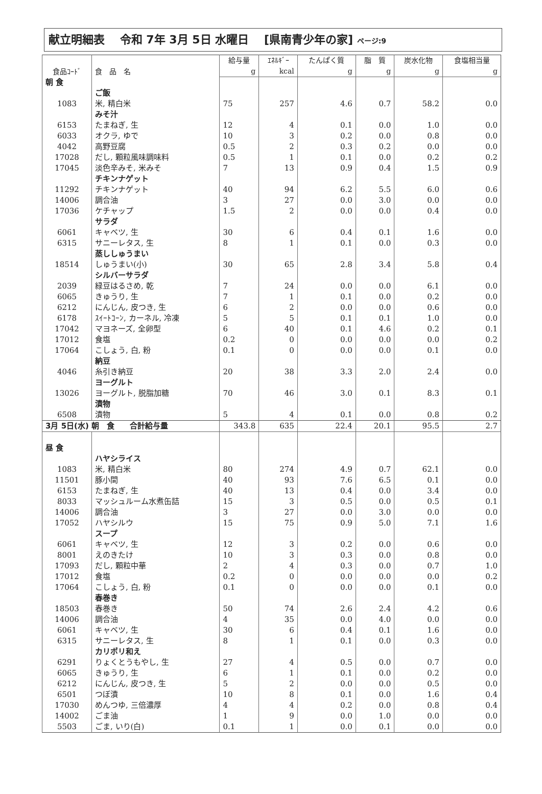献立明細表　 令和 7年 3月 5日 水曜日　 [県南青少年の家] ページ:9
| 食品ｺｰﾄﾞ | 食 品 名 | 給与量 | ｴﾈﾙｷﾞｰ | たんぱく質 | 脂 質 | 炭水化物 | 食塩相当量 |
| --- | --- | --- | --- | --- | --- | --- | --- |
| | | g | kcal | g | g | g | g |
| 朝 食 | | | | | | | |
| | ご飯 | | | | | | |
| 1083 | 米, 精白米 | 75 | 257 | 4.6 | 0.7 | 58.2 | 0.0 |
| | みそ汁 | | | | | | |
| 6153 | たまねぎ, 生 | 12 | 4 | 0.1 | 0.0 | 1.0 | 0.0 |
| 6033 | オクラ, ゆで | 10 | 3 | 0.2 | 0.0 | 0.8 | 0.0 |
| 4042 | 高野豆腐 | 0.5 | 2 | 0.3 | 0.2 | 0.0 | 0.0 |
| 17028 | だし, 顆粒風味調味料 | 0.5 | 1 | 0.1 | 0.0 | 0.2 | 0.2 |
| 17045 | 淡色辛みそ, 米みそ | 7 | 13 | 0.9 | 0.4 | 1.5 | 0.9 |
| | チキンナゲット | | | | | | |
| 11292 | チキンナゲット | 40 | 94 | 6.2 | 5.5 | 6.0 | 0.6 |
| 14006 | 調合油 | 3 | 27 | 0.0 | 3.0 | 0.0 | 0.0 |
| 17036 | ケチャップ | 1.5 | 2 | 0.0 | 0.0 | 0.4 | 0.0 |
| | サラダ | | | | | | |
| 6061 | キャベツ, 生 | 30 | 6 | 0.4 | 0.1 | 1.6 | 0.0 |
| 6315 | サニーレタス, 生 | 8 | 1 | 0.1 | 0.0 | 0.3 | 0.0 |
| | 蒸ししゅうまい | | | | | | |
| 18514 | しゅうまい(小) | 30 | 65 | 2.8 | 3.4 | 5.8 | 0.4 |
| | シルバーサラダ | | | | | | |
| 2039 | 緑豆はるさめ, 乾 | 7 | 24 | 0.0 | 0.0 | 6.1 | 0.0 |
| 6065 | きゅうり, 生 | 7 | 1 | 0.1 | 0.0 | 0.2 | 0.0 |
| 6212 | にんじん, 皮つき, 生 | 6 | 2 | 0.0 | 0.0 | 0.6 | 0.0 |
| 6178 | ｽｲｰﾄｺｰﾝ, カーネル, 冷凍 | 5 | 5 | 0.1 | 0.1 | 1.0 | 0.0 |
| 17042 | マヨネーズ, 全卵型 | 6 | 40 | 0.1 | 4.6 | 0.2 | 0.1 |
| 17012 | 食塩 | 0.2 | 0 | 0.0 | 0.0 | 0.0 | 0.2 |
| 17064 | こしょう, 白, 粉 | 0.1 | 0 | 0.0 | 0.0 | 0.1 | 0.0 |
| | 納豆 | | | | | | |
| 4046 | 糸引き納豆 | 20 | 38 | 3.3 | 2.0 | 2.4 | 0.0 |
| | ヨーグルト | | | | | | |
| 13026 | ヨーグルト, 脱脂加糖 | 70 | 46 | 3.0 | 0.1 | 8.3 | 0.1 |
| | 漬物 | | | | | | |
| 6508 | 漬物 | 5 | 4 | 0.1 | 0.0 | 0.8 | 0.2 |
| 3月 5日(水) 朝 食 合計給与量 | | 343.8 | 635 | 22.4 | 20.1 | 95.5 | 2.7 |
| 昼 食 | | | | | | | |
| | ハヤシライス | | | | | | |
| 1083 | 米, 精白米 | 80 | 274 | 4.9 | 0.7 | 62.1 | 0.0 |
| 11501 | 豚小間 | 40 | 93 | 7.6 | 6.5 | 0.1 | 0.0 |
| 6153 | たまねぎ, 生 | 40 | 13 | 0.4 | 0.0 | 3.4 | 0.0 |
| 8033 | マッシュルーム水煮缶詰 | 15 | 3 | 0.5 | 0.0 | 0.5 | 0.1 |
| 14006 | 調合油 | 3 | 27 | 0.0 | 3.0 | 0.0 | 0.0 |
| 17052 | ハヤシルウ | 15 | 75 | 0.9 | 5.0 | 7.1 | 1.6 |
| | スープ | | | | | | |
| 6061 | キャベツ, 生 | 12 | 3 | 0.2 | 0.0 | 0.6 | 0.0 |
| 8001 | えのきたけ | 10 | 3 | 0.3 | 0.0 | 0.8 | 0.0 |
| 17093 | だし, 顆粒中華 | 2 | 4 | 0.3 | 0.0 | 0.7 | 1.0 |
| 17012 | 食塩 | 0.2 | 0 | 0.0 | 0.0 | 0.0 | 0.2 |
| 17064 | こしょう, 白, 粉 | 0.1 | 0 | 0.0 | 0.0 | 0.1 | 0.0 |
| | 春巻き | | | | | | |
| 18503 | 春巻き | 50 | 74 | 2.6 | 2.4 | 4.2 | 0.6 |
| 14006 | 調合油 | 4 | 35 | 0.0 | 4.0 | 0.0 | 0.0 |
| 6061 | キャベツ, 生 | 30 | 6 | 0.4 | 0.1 | 1.6 | 0.0 |
| 6315 | サニーレタス, 生 | 8 | 1 | 0.1 | 0.0 | 0.3 | 0.0 |
| | カリポリ和え | | | | | | |
| 6291 | りょくとうもやし, 生 | 27 | 4 | 0.5 | 0.0 | 0.7 | 0.0 |
| 6065 | きゅうり, 生 | 6 | 1 | 0.1 | 0.0 | 0.2 | 0.0 |
| 6212 | にんじん, 皮つき, 生 | 5 | 2 | 0.0 | 0.0 | 0.5 | 0.0 |
| 6501 | つぼ漬 | 10 | 8 | 0.1 | 0.0 | 1.6 | 0.4 |
| 17030 | めんつゆ, 三倍濃厚 | 4 | 4 | 0.2 | 0.0 | 0.8 | 0.4 |
| 14002 | ごま油 | 1 | 9 | 0.0 | 1.0 | 0.0 | 0.0 |
| 5503 | ごま, いり(白) | 0.1 | 1 | 0.0 | 0.1 | 0.0 | 0.0 |